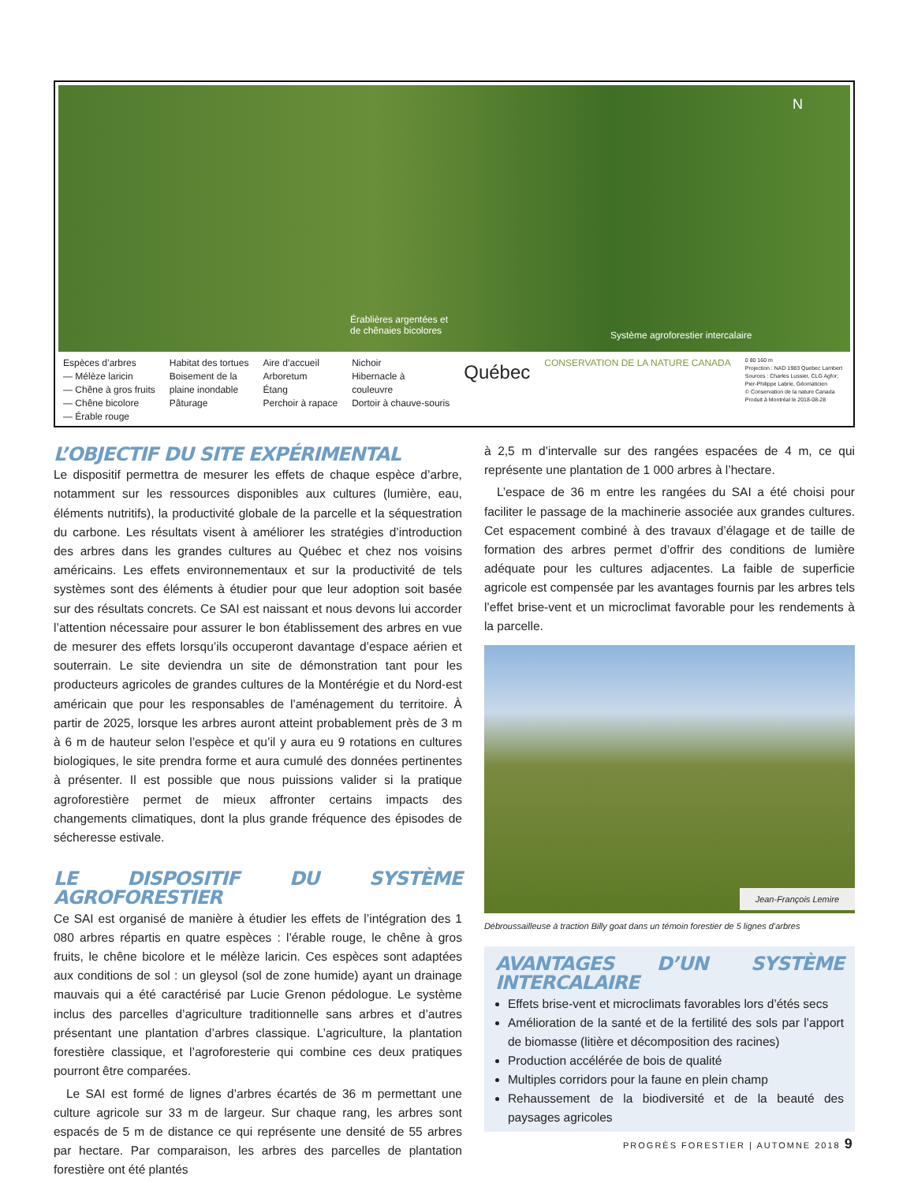N
Érablières argentées et
de chênaies bicolores Système agroforestier intercalaire
Espèces d’arbres
— Mélèze laricin
— Chêne à gros fruits
— Chêne bicolore
— Érable rouge
Habitat des tortues
Boisement de la
plaine inondable
Pâturage
Aire d’accueil
Arboretum
Étang
Perchoir à rapace
Nichoir
Hibernacle à
couleuvre
Dortoir à chauve-souris
Québec
CONSERVATION DE LA NATURE CANADA
0 80 160 m
Projection : NAD 1983 Quebec Lambert
Sources : Charles Lussier, CLG Agfor;
Pier-Philippe Labrie, Géomaticien
© Conservation de la nature Canada
Produit à Montréal le 2018-08-28
L’OBJECTIF DU SITE EXPÉRIMENTAL
Le dispositif permettra de mesurer les effets de chaque espèce d’arbre, notamment sur les ressources disponibles aux cultures (lumière, eau, éléments nutritifs), la productivité globale de la parcelle et la séquestration du carbone. Les résultats visent à améliorer les stratégies d’introduction des arbres dans les grandes cultures au Québec et chez nos voisins américains. Les effets environnementaux et sur la productivité de tels systèmes sont des éléments à étudier pour que leur adoption soit basée sur des résultats concrets. Ce SAI est naissant et nous devons lui accorder l’attention nécessaire pour assurer le bon établissement des arbres en vue de mesurer des effets lorsqu’ils occuperont davantage d’espace aérien et souterrain. Le site deviendra un site de démonstration tant pour les producteurs agricoles de grandes cultures de la Montérégie et du Nord-est américain que pour les responsables de l’aménagement du territoire. À partir de 2025, lorsque les arbres auront atteint probablement près de 3 m à 6 m de hauteur selon l’espèce et qu’il y aura eu 9 rotations en cultures biologiques, le site prendra forme et aura cumulé des données pertinentes à présenter. Il est possible que nous puissions valider si la pratique agroforestière permet de mieux affronter certains impacts des changements climatiques, dont la plus grande fréquence des épisodes de sécheresse estivale.
LE DISPOSITIF DU SYSTÈME AGROFORESTIER
Ce SAI est organisé de manière à étudier les effets de l’intégration des 1 080 arbres répartis en quatre espèces : l’érable rouge, le chêne à gros fruits, le chêne bicolore et le mélèze laricin. Ces espèces sont adaptées aux conditions de sol : un gleysol (sol de zone humide) ayant un drainage mauvais qui a été caractérisé par Lucie Grenon pédologue. Le système inclus des parcelles d’agriculture traditionnelle sans arbres et d’autres présentant une plantation d’arbres classique. L’agriculture, la plantation forestière classique, et l’agroforesterie qui combine ces deux pratiques pourront être comparées.
Le SAI est formé de lignes d’arbres écartés de 36 m permettant une culture agricole sur 33 m de largeur. Sur chaque rang, les arbres sont espacés de 5 m de distance ce qui représente une densité de 55 arbres par hectare. Par comparaison, les arbres des parcelles de plantation forestière ont été plantés
à 2,5 m d’intervalle sur des rangées espacées de 4 m, ce qui représente une plantation de 1 000 arbres à l’hectare.
L’espace de 36 m entre les rangées du SAI a été choisi pour faciliter le passage de la machinerie associée aux grandes cultures. Cet espacement combiné à des travaux d’élagage et de taille de formation des arbres permet d’offrir des conditions de lumière adéquate pour les cultures adjacentes. La faible de superficie agricole est compensée par les avantages fournis par les arbres tels l’effet brise-vent et un microclimat favorable pour les rendements à la parcelle.
Jean-François Lemire
Débroussailleuse à traction Billy goat dans un témoin forestier de 5 lignes d’arbres
AVANTAGES D’UN SYSTÈME INTERCALAIRE
Effets brise-vent et microclimats favorables lors d’étés secs
Amélioration de la santé et de la fertilité des sols par l’apport de biomasse (litière et décomposition des racines)
Production accélérée de bois de qualité
Multiples corridors pour la faune en plein champ
Rehaussement de la biodiversité et de la beauté des paysages agricoles
PROGRÈS FORESTIER | AUTOMNE 2018 9